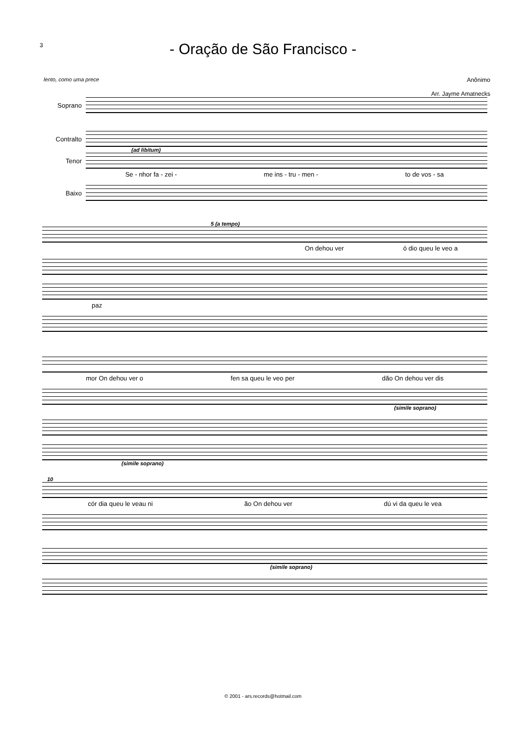3
- Oração de São Francisco -
lento, como uma prece Anônimo
Arr. Jayme Amatnecks
Soprano
Contralto
(ad libitum)
Tenor
Se - nhor fa - zei - me ins - tru - men - to de vos - sa
Baixo
5 (a tempo)
On dehou ver ó dio queu le veo a
paz
mor On dehou ver o fen sa queu le veo per dão On dehou ver dis
(simile soprano)
(simile soprano)
10
cór dia queu le veau ni ão On dehou ver dú vi da queu le vea
(simile soprano)
© 2001 - ars.records@hotmail.com